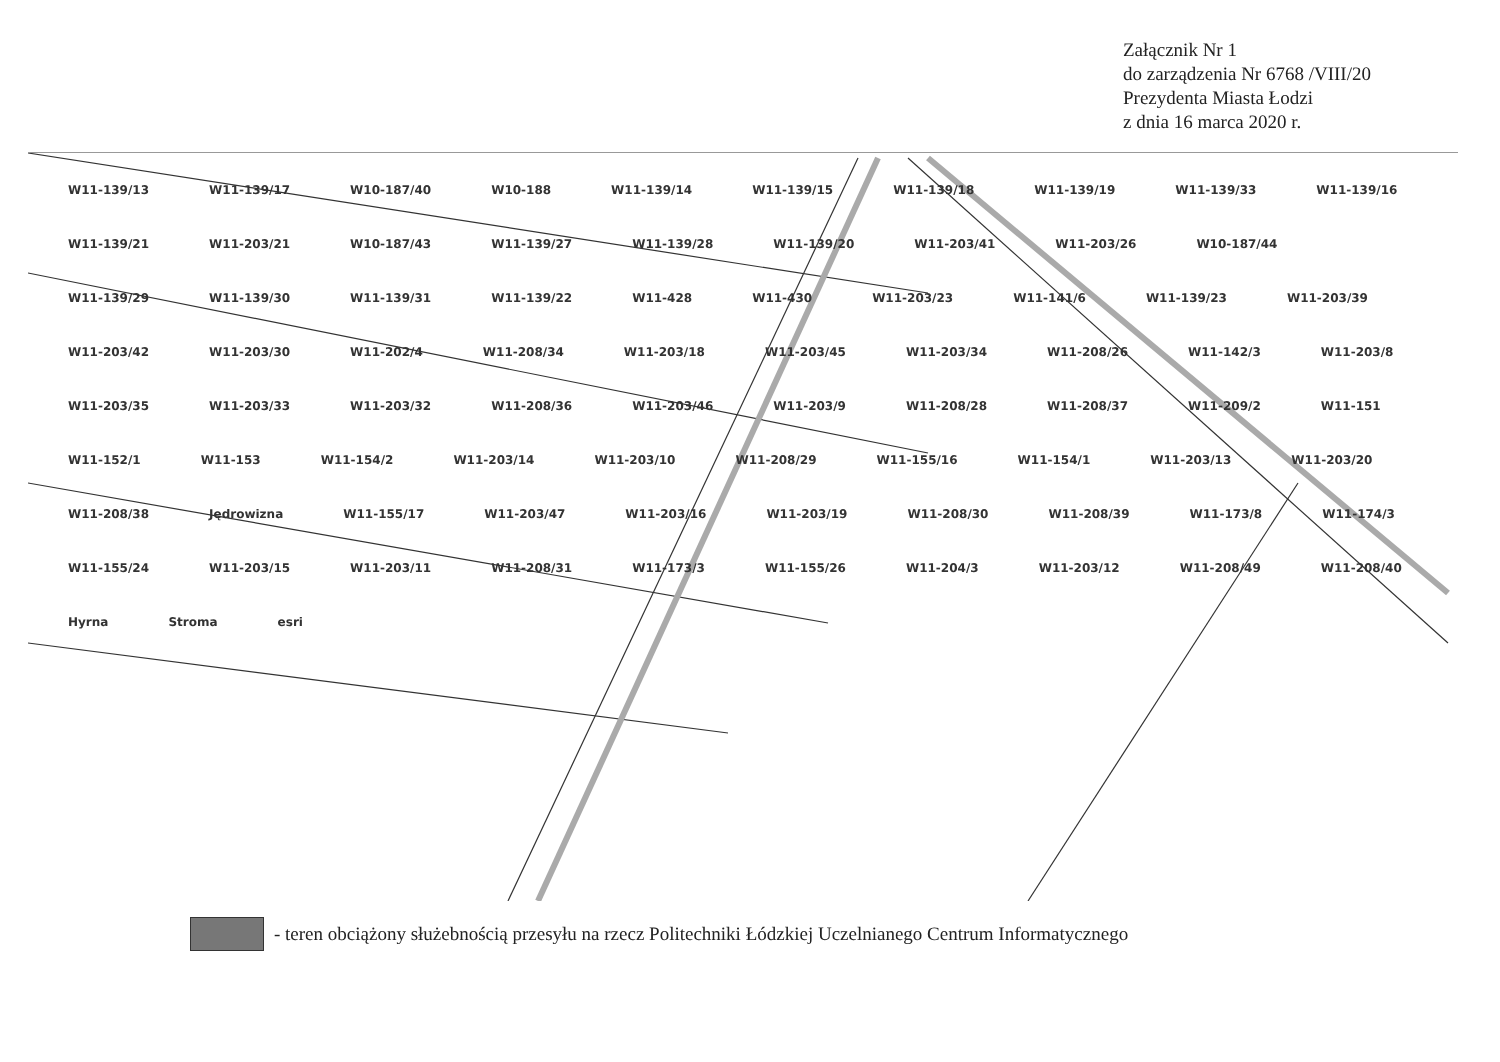Załącznik Nr 1
do zarządzenia Nr 6768 /VIII/20
Prezydenta Miasta Łodzi
z dnia 16 marca 2020 r.
W11-139/13 W11-139/17 W10-187/40 W10-188 W11-139/14 W11-139/15 W11-139/18 W11-139/19 W11-139/33 W11-139/16 W11-139/21 W11-203/21 W10-187/43 W11-139/27 W11-139/28 W11-139/20 W11-203/41 W11-203/26 W10-187/44 W11-139/29 W11-139/30 W11-139/31 W11-139/22 W11-428 W11-430 W11-203/23 W11-141/6 W11-139/23 W11-203/39 W11-203/42 W11-203/30 W11-202/4 W11-208/34 W11-203/18 W11-203/45 W11-203/34 W11-208/26 W11-142/3 W11-203/8 W11-203/35 W11-203/33 W11-203/32 W11-208/36 W11-203/46 W11-203/9 W11-208/28 W11-208/37 W11-209/2 W11-151 W11-152/1 W11-153 W11-154/2 W11-203/14 W11-203/10 W11-208/29 W11-155/16 W11-154/1 W11-203/13 W11-203/20 W11-208/38 Jędrowizna W11-155/17 W11-203/47 W11-203/16 W11-203/19 W11-208/30 W11-208/39 W11-173/8 W11-174/3 W11-155/24 W11-203/15 W11-203/11 W11-208/31 W11-173/3 W11-155/26 W11-204/3 W11-203/12 W11-208/49 W11-208/40 Hyrna Stroma esri
- teren obciążony służebnością przesyłu na rzecz Politechniki Łódzkiej Uczelnianego Centrum Informatycznego